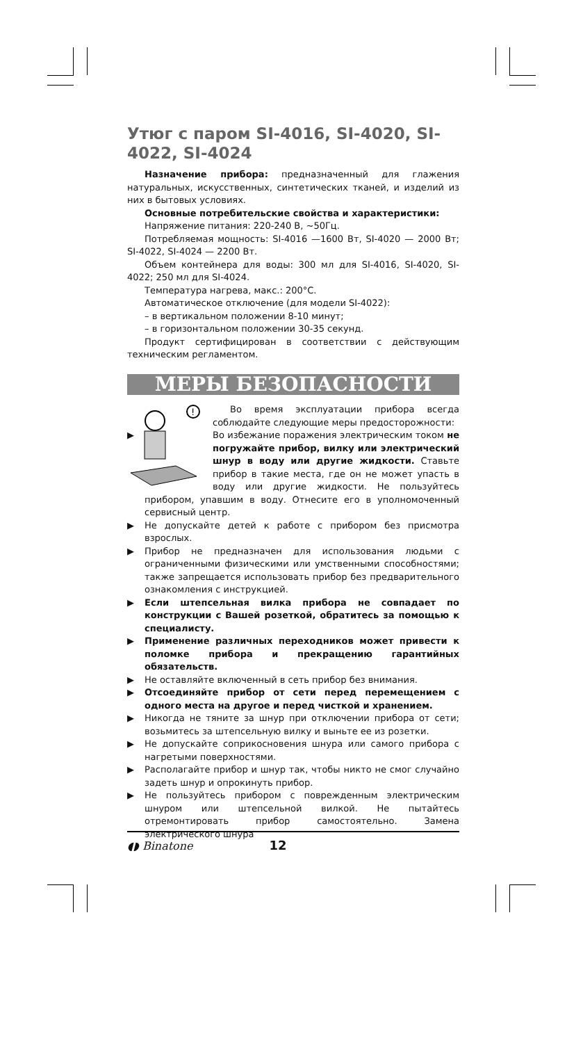Утюг с паром SI-4016, SI-4020, SI-4022, SI-4024
Назначение прибора: предназначенный для глажения натуральных, искусственных, синтетических тканей, и изделий из них в бытовых условиях.
Основные потребительские свойства и характеристики:
Напряжение питания: 220-240 В, ~50Гц.
Потребляемая мощность: SI-4016 —1600 Вт, SI-4020 — 2000 Вт; SI-4022, SI-4024 — 2200 Вт.
Объем контейнера для воды: 300 мл для SI-4016, SI-4020, SI-4022; 250 мл для SI-4024.
Температура нагрева, макс.: 200°С.
Автоматическое отключение (для модели SI-4022):
– в вертикальном положении 8-10 минут;
– в горизонтальном положении 30-35 секунд.
Продукт сертифицирован в соответствии с действующим техническим регламентом.
МЕРЫ БЕЗОПАСНОСТИ
!
Во время эксплуатации прибора всегда соблюдайте следующие меры предосторожности:
▶ Во избежание поражения электрическим током не погружайте прибор, вилку или электрический шнур в воду или другие жидкости. Ставьте прибор в такие места, где он не может упасть в воду или другие жидкости. Не пользуйтесь прибором, упавшим в воду. Отнесите его в уполномоченный сервисный центр.
▶ Не допускайте детей к работе с прибором без присмотра взрослых.
▶ Прибор не предназначен для использования людьми с ограниченными физическими или умственными способностями; также запрещается использовать прибор без предварительного ознакомления с инструкцией.
▶ Если штепсельная вилка прибора не совпадает по конструкции с Вашей розеткой, обратитесь за помощью к специалисту.
▶ Применение различных переходников может привести к поломке прибора и прекращению гарантийных обязательств.
▶ Не оставляйте включенный в сеть прибор без внимания.
▶ Отсоединяйте прибор от сети перед перемещением с одного места на другое и перед чисткой и хранением.
▶ Никогда не тяните за шнур при отключении прибора от сети; возьмитесь за штепсельную вилку и выньте ее из розетки.
▶ Не допускайте соприкосновения шнура или самого прибора с нагретыми поверхностями.
▶ Располагайте прибор и шнур так, чтобы никто не смог случайно задеть шнур и опрокинуть прибор.
▶ Не пользуйтесь прибором с поврежденным электрическим шнуром или штепсельной вилкой. Не пытайтесь отремонтировать прибор самостоятельно. Замена электрического шнура
◖◗ Binatone 12